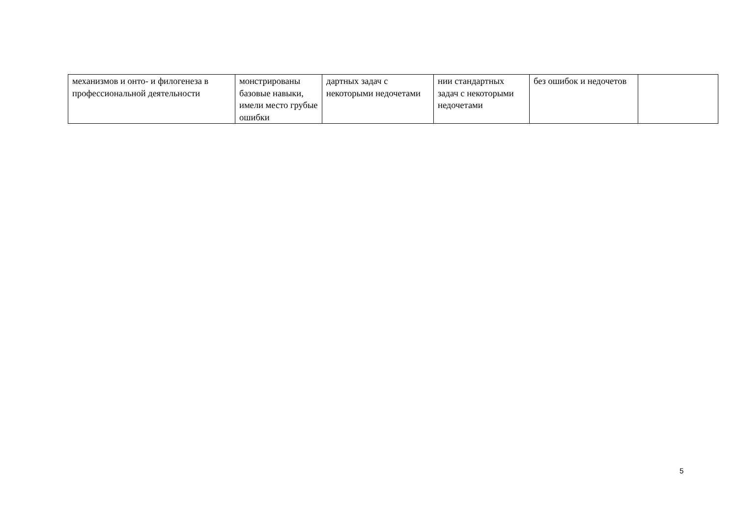| механизмов и онто- и филогенеза в профессиональной деятельности | монстрированы базовые навыки, имели место грубые ошибки | дартных задач с некоторыми недочетами | нии стандартных задач с некоторыми недочетами | без ошибок и недочетов | |
5